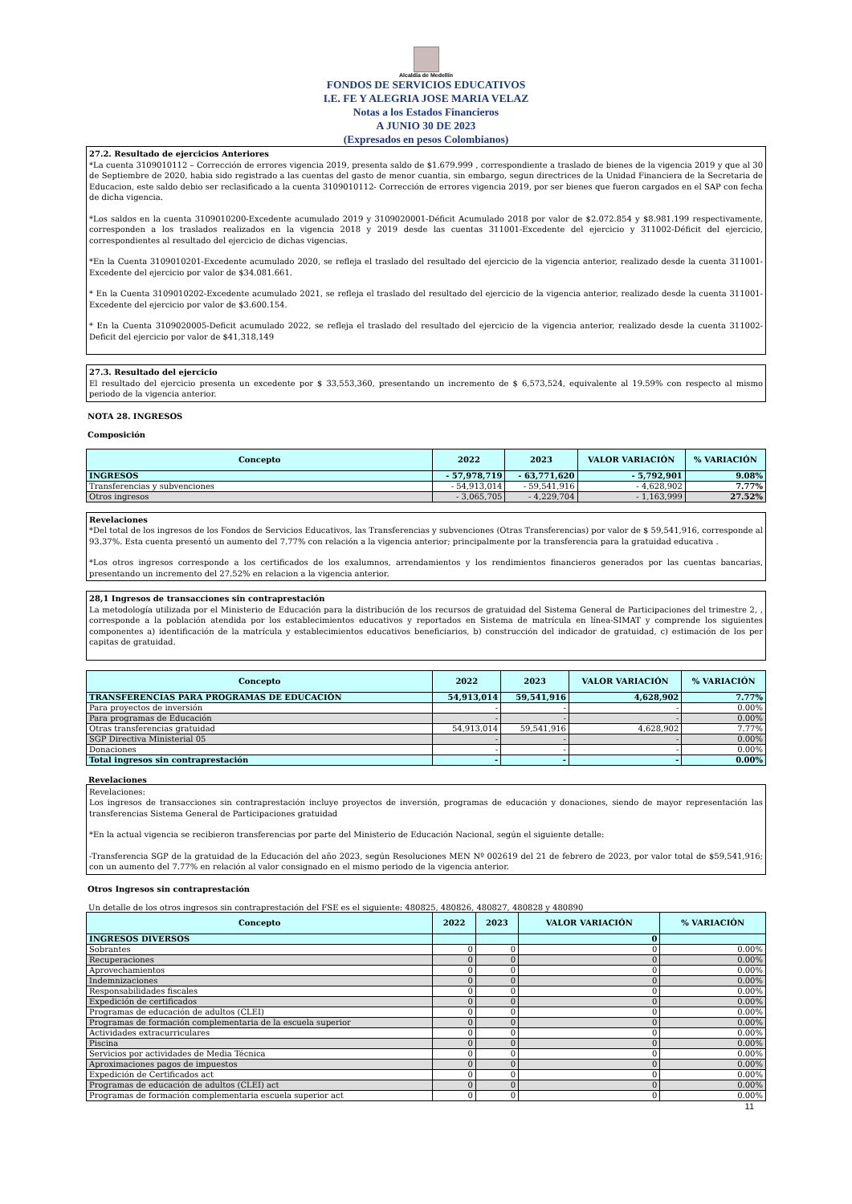Alcaldía de Medellín
FONDOS DE SERVICIOS EDUCATIVOS
I.E. FE Y ALEGRIA JOSE MARIA VELAZ
Notas a los Estados Financieros
A JUNIO 30 DE 2023
(Expresados en pesos Colombianos)
27.2. Resultado de ejercicios Anteriores
*La cuenta 3109010112 – Corrección de errores vigencia 2019, presenta saldo de $1.679.999 , correspondiente a traslado de bienes de la vigencia 2019 y que al 30 de Septiembre de 2020, habia sido registrado a las cuentas del gasto de menor cuantia, sin embargo, segun directrices de la Unidad Financiera de la Secretaria de Educacion, este saldo debio ser reclasificado a la cuenta 3109010112- Corrección de errores vigencia 2019, por ser bienes que fueron cargados en el SAP con fecha de dicha vigencia.
*Los saldos en la cuenta 3109010200-Excedente acumulado 2019 y 3109020001-Déficit Acumulado 2018 por valor de $2.072.854 y $8.981.199 respectivamente, corresponden a los traslados realizados en la vigencia 2018 y 2019 desde las cuentas 311001-Excedente del ejercicio y 311002-Déficit del ejercicio, correspondientes al resultado del ejercicio de dichas vigencias.
*En la Cuenta 3109010201-Excedente acumulado 2020, se refleja el traslado del resultado del ejercicio de la vigencia anterior, realizado desde la cuenta 311001-Excedente del ejercicio por valor de $34.081.661.
* En la Cuenta 3109010202-Excedente acumulado 2021, se refleja el traslado del resultado del ejercicio de la vigencia anterior, realizado desde la cuenta 311001-Excedente del ejercicio por valor de $3.600.154.
* En la Cuenta 3109020005-Deficit acumulado 2022, se refleja el traslado del resultado del ejercicio de la vigencia anterior, realizado desde la cuenta 311002-Deficit del ejercicio por valor de $41,318,149
27.3. Resultado del ejercicio
El resultado del ejercicio presenta un excedente por $ 33,553,360, presentando un incremento de $ 6,573,524, equivalente al 19.59% con respecto al mismo periodo de la vigencia anterior.
NOTA 28. INGRESOS
Composición
| Concepto | 2022 | 2023 | VALOR VARIACIÓN | % VARIACIÓN |
| --- | --- | --- | --- | --- |
| INGRESOS | - 57,978,719 | - 63,771,620 | - 5,792,901 | 9.08% |
| Transferencias y subvenciones | - 54,913,014 | - 59,541,916 | - 4,628,902 | 7.77% |
| Otros ingresos | - 3,065,705 | - 4,229,704 | - 1,163,999 | 27.52% |
Revelaciones
*Del total de los ingresos de los Fondos de Servicios Educativos, las Transferencias y subvenciones (Otras Transferencias) por valor de $ 59,541,916, corresponde al 93.37%. Esta cuenta presentó un aumento del 7.77% con relación a la vigencia anterior; principalmente por la transferencia para la gratuidad educativa .
*Los otros ingresos corresponde a los certificados de los exalumnos, arrendamientos y los rendimientos financieros generados por las cuentas bancarias, presentando un incremento del 27.52% en relacion a la vigencia anterior.
28,1 Ingresos de transacciones sin contraprestación
La metodología utilizada por el Ministerio de Educación para la distribución de los recursos de gratuidad del Sistema General de Participaciones del trimestre 2, , corresponde a la población atendida por los establecimientos educativos y reportados en Sistema de matrícula en línea-SIMAT y comprende los siguientes componentes a) identificación de la matrícula y establecimientos educativos beneficiarios, b) construcción del indicador de gratuidad, c) estimación de los per capitas de gratuidad.
| Concepto | 2022 | 2023 | VALOR VARIACIÓN | % VARIACIÓN |
| --- | --- | --- | --- | --- |
| TRANSFERENCIAS PARA PROGRAMAS DE EDUCACIÓN | 54,913,014 | 59,541,916 | 4,628,902 | 7.77% |
| Para proyectos de inversión | - | - | - | 0.00% |
| Para programas de Educación | - | - | - | 0.00% |
| Otras transferencias gratuidad | 54,913,014 | 59,541,916 | 4,628,902 | 7.77% |
| SGP Directiva Ministerial 05 | - | - | - | 0.00% |
| Donaciones | - | - | - | 0.00% |
| Total ingresos sin contraprestación | - | - | - | 0.00% |
Revelaciones
Revelaciones:
Los ingresos de transacciones sin contraprestación incluye proyectos de inversión, programas de educación y donaciones, siendo de mayor representación las transferencias Sistema General de Participaciones gratuidad
*En la actual vigencia se recibieron transferencias por parte del Ministerio de Educación Nacional, según el siguiente detalle:
-Transferencia SGP de la gratuidad de la Educación del año 2023, según Resoluciones MEN Nº 002619 del 21 de febrero de 2023, por valor total de $59,541,916; con un aumento del 7.77% en relación al valor consignado en el mismo periodo de la vigencia anterior.
Otros Ingresos sin contraprestación
Un detalle de los otros ingresos sin contraprestación del FSE es el siguiente: 480825, 480826, 480827, 480828 y 480890
| Concepto | 2022 | 2023 | VALOR VARIACIÓN | % VARIACIÓN |
| --- | --- | --- | --- | --- |
| INGRESOS DIVERSOS | | | 0 | |
| Sobrantes | 0 | 0 | 0 | 0.00% |
| Recuperaciones | 0 | 0 | 0 | 0.00% |
| Aprovechamientos | 0 | 0 | 0 | 0.00% |
| Indemnizaciones | 0 | 0 | 0 | 0.00% |
| Responsabilidades fiscales | 0 | 0 | 0 | 0.00% |
| Expedición de certificados | 0 | 0 | 0 | 0.00% |
| Programas de educación de adultos (CLEI) | 0 | 0 | 0 | 0.00% |
| Programas de formación complementaria de la escuela superior | 0 | 0 | 0 | 0.00% |
| Actividades extracurriculares | 0 | 0 | 0 | 0.00% |
| Piscina | 0 | 0 | 0 | 0.00% |
| Servicios por actividades de Media Técnica | 0 | 0 | 0 | 0.00% |
| Aproximaciones pagos de impuestos | 0 | 0 | 0 | 0.00% |
| Expedición de Certificados act | 0 | 0 | 0 | 0.00% |
| Programas de educación de adultos (CLEI) act | 0 | 0 | 0 | 0.00% |
| Programas de formación complementaria escuela superior act | 0 | 0 | 0 | 0.00% |
11